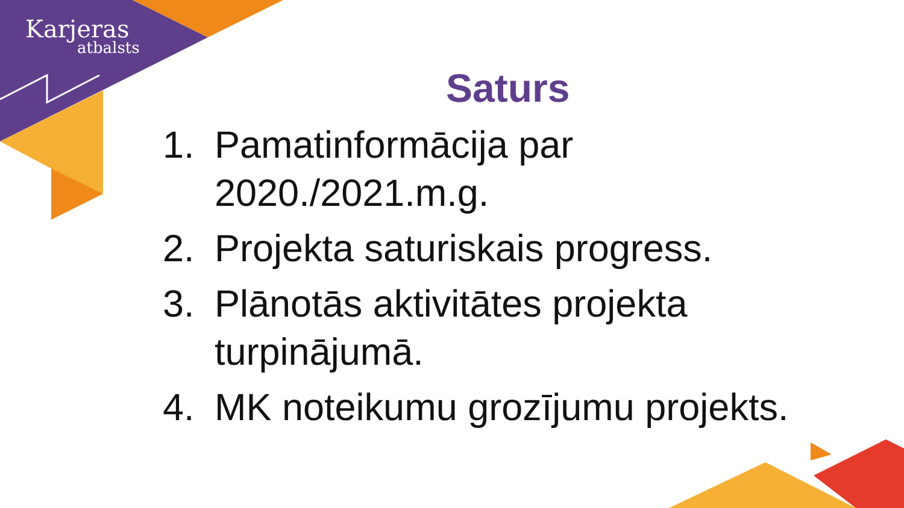Karjeras
atbalsts
Saturs
1. Pamatinformācija par 2020./2021.m.g.
2. Projekta saturiskais progress.
3. Plānotās aktivitātes projekta turpinājumā.
4. MK noteikumu grozījumu projekts.